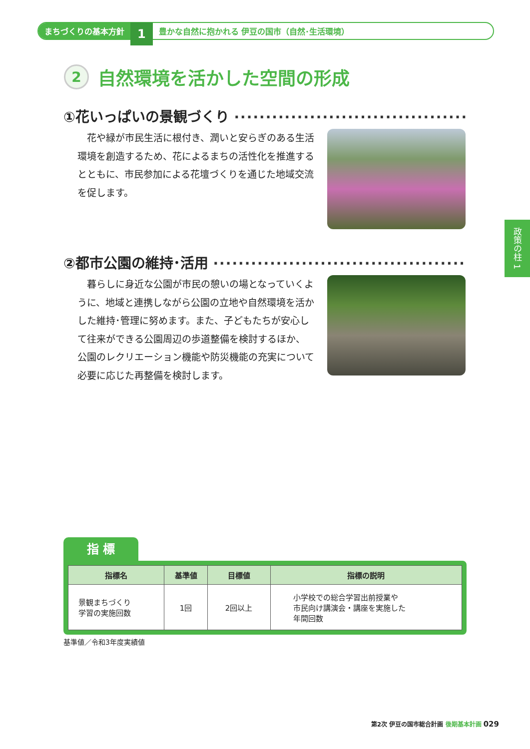まちづくりの基本方針
1
豊かな自然に抱かれる 伊豆の国市（自然･生活環境）
2
自然環境を活かした空間の形成
①花いっぱいの景観づくり ··········································
花や緑が市民生活に根付き、潤いと安らぎのある生活環境を創造するため、花によるまちの活性化を推進するとともに、市民参加による花壇づくりを通じた地域交流を促します。
②都市公園の維持･活用 ··············································
暮らしに身近な公園が市民の憩いの場となっていくように、地域と連携しながら公園の立地や自然環境を活かした維持･管理に努めます。また、子どもたちが安心して往来ができる公園周辺の歩道整備を検討するほか、公園のレクリエーション機能や防災機能の充実について必要に応じた再整備を検討します。
政策の柱 1
指 標
| 指標名 | 基準値 | 目標値 | 指標の説明 |
| --- | --- | --- | --- |
| 景観まちづくり 学習の実施回数 | 1回 | 2回以上 | 小学校での総合学習出前授業や 市民向け講演会・講座を実施した 年間回数 |
基準値／令和3年度実績値
第2次 伊豆の国市総合計画 後期基本計画 029